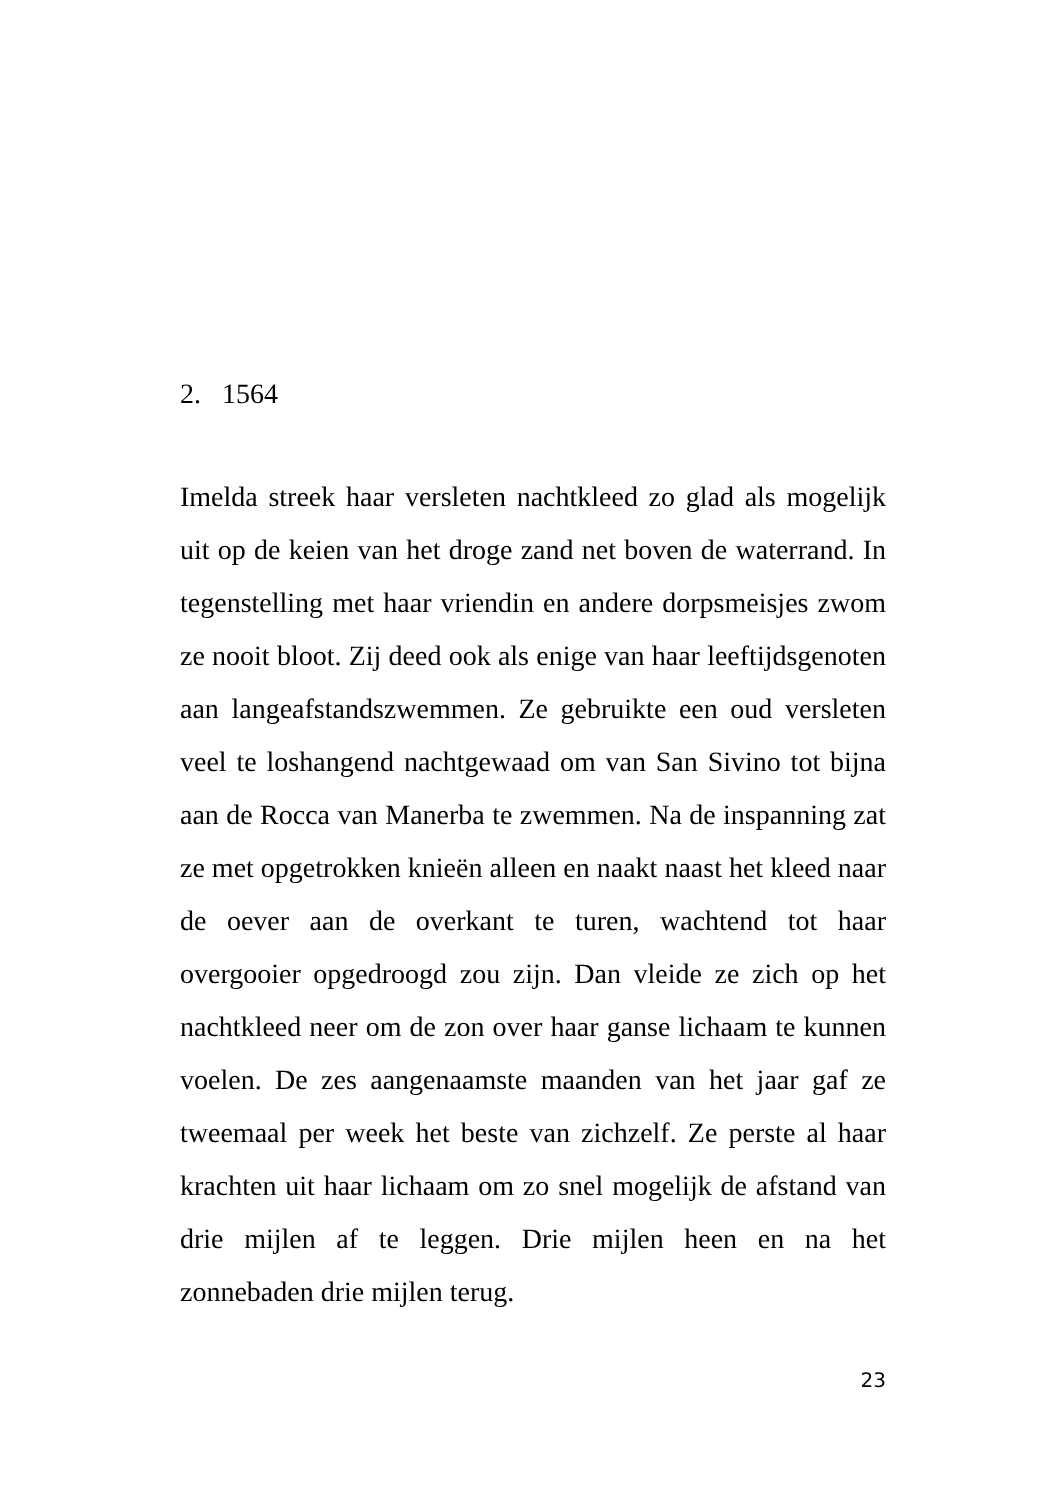2. 1564
Imelda streek haar versleten nachtkleed zo glad als mogelijk uit op de keien van het droge zand net boven de waterrand. In tegenstelling met haar vriendin en andere dorpsmeisjes zwom ze nooit bloot. Zij deed ook als enige van haar leeftijdsgenoten aan langeafstandszwemmen. Ze gebruikte een oud versleten veel te loshangend nachtgewaad om van San Sivino tot bijna aan de Rocca van Manerba te zwemmen. Na de inspanning zat ze met opgetrokken knieën alleen en naakt naast het kleed naar de oever aan de overkant te turen, wachtend tot haar overgooier opgedroogd zou zijn. Dan vleide ze zich op het nachtkleed neer om de zon over haar ganse lichaam te kunnen voelen. De zes aangenaamste maanden van het jaar gaf ze tweemaal per week het beste van zichzelf. Ze perste al haar krachten uit haar lichaam om zo snel mogelijk de afstand van drie mijlen af te leggen. Drie mijlen heen en na het zonnebaden drie mijlen terug.
23